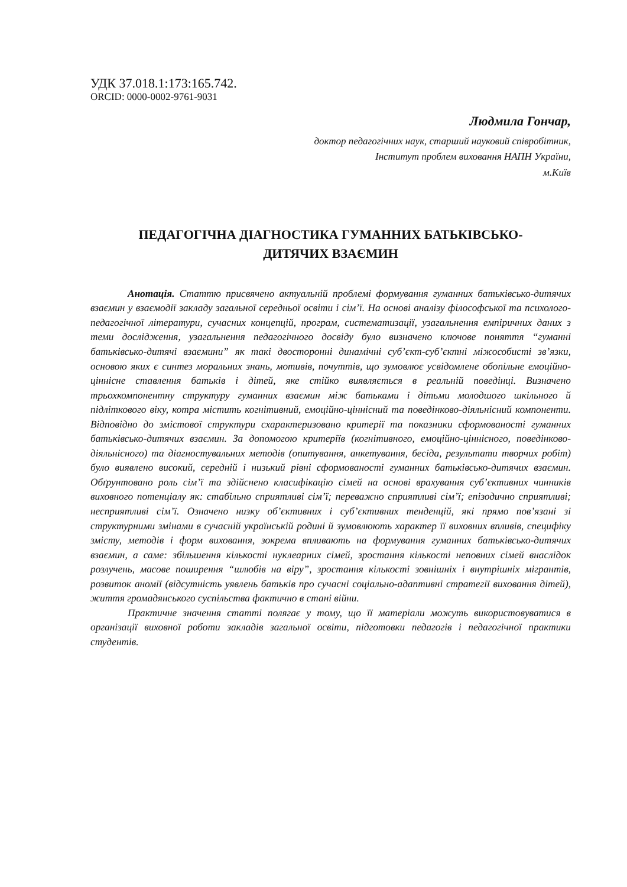УДК 37.018.1:173:165.742.
ORCID: 0000-0002-9761-9031
Людмила Гончар,
доктор педагогічних наук, старший науковий співробітник,
Інститут проблем виховання НАПН України,
м.Київ
ПЕДАГОГІЧНА ДІАГНОСТИКА ГУМАННИХ БАТЬКІВСЬКО-
ДИТЯЧИХ ВЗАЄМИН
Анотація. Статтю присвячено актуальній проблемі формування гуманних батьківсько-дитячих взаємин у взаємодії закладу загальної середньої освіти і сім’ї. На основі аналізу філософської та психолого-педагогічної літератури, сучасних концепцій, програм, систематизації, узагальнення емпіричних даних з теми дослідження, узагальнення педагогічного досвіду було визначено ключове поняття “гуманні батьківсько-дитячі взаємини” як такі двосторонні динамічні суб’єкт-суб’єктні міжособисті зв’язки, основою яких є синтез моральних знань, мотивів, почуттів, що зумовлює усвідомлене обопільне емоційно-ціннісне ставлення батьків і дітей, яке стійко виявляється в реальній поведінці. Визначено трьохкомпонентну структуру гуманних взаємин між батьками і дітьми молодшого шкільного й підліткового віку, котра містить когнітивний, емоційно-ціннісний та поведінково-діяльнісний компоненти. Відповідно до змістової структури схарактеризовано критерії та показники сформованості гуманних батьківсько-дитячих взаємин. За допомогою критеріїв (когнітивного, емоційно-ціннісного, поведінково-діяльнісного) та діагностувальних методів (опитування, анкетування, бесіда, результати творчих робіт) було виявлено високий, середній і низький рівні сформованості гуманних батьківсько-дитячих взаємин. Обґрунтовано роль сім’ї та здійснено класифікацію сімей на основі врахування суб’єктивних чинників виховного потенціалу як: стабільно сприятливі сім’ї; переважно сприятливі сім’ї; епізодично сприятливі; несприятливі сім’ї. Означено низку об’єктивних і суб’єктивних тенденцій, які прямо пов’язані зі структурними змінами в сучасній українській родині й зумовлюють характер її виховних впливів, специфіку змісту, методів і форм виховання, зокрема впливають на формування гуманних батьківсько-дитячих взаємин, а саме: збільшення кількості нуклеарних сімей, зростання кількості неповних сімей внаслідок розлучень, масове поширення “шлюбів на віру”, зростання кількості зовнішніх і внутрішніх мігрантів, розвиток аномії (відсутність уявлень батьків про сучасні соціально-адаптивні стратегії виховання дітей), життя громадянського суспільства фактично в стані війни.
Практичне значення статті полягає у тому, що її матеріали можуть використовуватися в організації виховної роботи закладів загальної освіти, підготовки педагогів і педагогічної практики студентів.